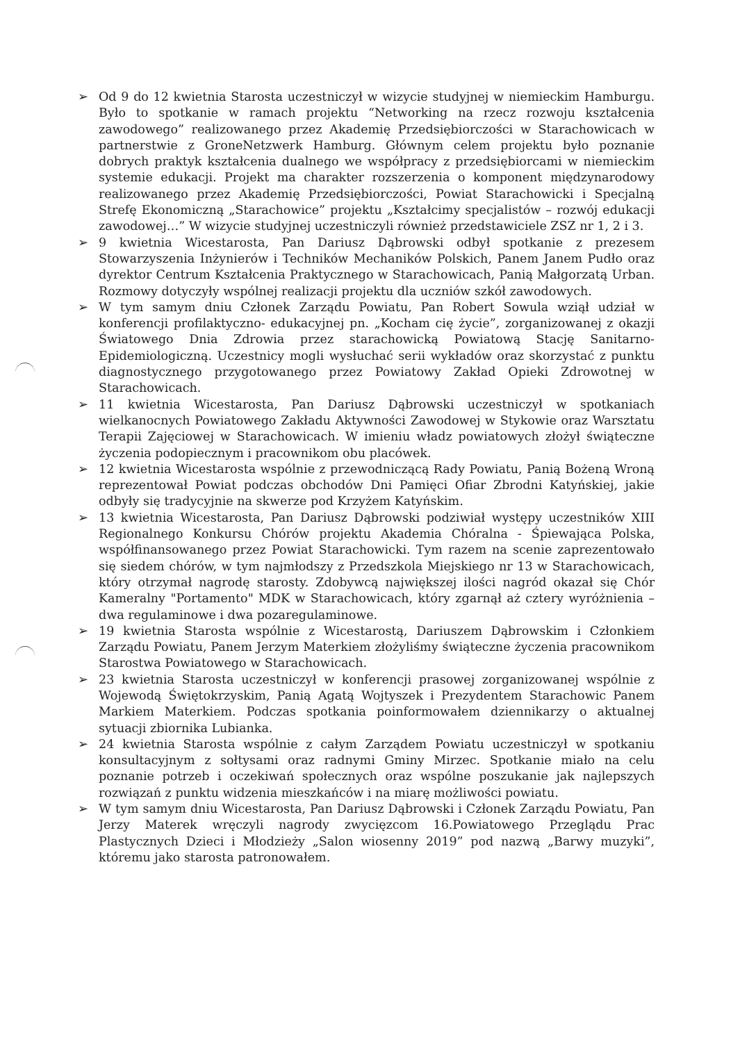➢ Od 9 do 12 kwietnia Starosta uczestniczył w wizycie studyjnej w niemieckim Hamburgu. Było to spotkanie w ramach projektu “Networking na rzecz rozwoju kształcenia zawodowego” realizowanego przez Akademię Przedsiębiorczości w Starachowicach w partnerstwie z GroneNetzwerk Hamburg. Głównym celem projektu było poznanie dobrych praktyk kształcenia dualnego we współpracy z przedsiębiorcami w niemieckim systemie edukacji. Projekt ma charakter rozszerzenia o komponent międzynarodowy realizowanego przez Akademię Przedsiębiorczości, Powiat Starachowicki i Specjalną Strefę Ekonomiczną „Starachowice” projektu „Kształcimy specjalistów – rozwój edukacji zawodowej…” W wizycie studyjnej uczestniczyli również przedstawiciele ZSZ nr 1, 2 i 3.
➢ 9 kwietnia Wicestarosta, Pan Dariusz Dąbrowski odbył spotkanie z prezesem Stowarzyszenia Inżynierów i Techników Mechaników Polskich, Panem Janem Pudło oraz dyrektor Centrum Kształcenia Praktycznego w Starachowicach, Panią Małgorzatą Urban. Rozmowy dotyczyły wspólnej realizacji projektu dla uczniów szkół zawodowych.
➢ W tym samym dniu Członek Zarządu Powiatu, Pan Robert Sowula wziął udział w konferencji profilaktyczno- edukacyjnej pn. „Kocham cię życie”, zorganizowanej z okazji Światowego Dnia Zdrowia przez starachowicką Powiatową Stację Sanitarno-Epidemiologiczną. Uczestnicy mogli wysłuchać serii wykładów oraz skorzystać z punktu diagnostycznego przygotowanego przez Powiatowy Zakład Opieki Zdrowotnej w Starachowicach.
➢ 11 kwietnia Wicestarosta, Pan Dariusz Dąbrowski uczestniczył w spotkaniach wielkanocnych Powiatowego Zakładu Aktywności Zawodowej w Stykowie oraz Warsztatu Terapii Zajęciowej w Starachowicach. W imieniu władz powiatowych złożył świąteczne życzenia podopiecznym i pracownikom obu placówek.
➢ 12 kwietnia Wicestarosta wspólnie z przewodniczącą Rady Powiatu, Panią Bożeną Wroną reprezentował Powiat podczas obchodów Dni Pamięci Ofiar Zbrodni Katyńskiej, jakie odbyły się tradycyjnie na skwerze pod Krzyżem Katyńskim.
➢ 13 kwietnia Wicestarosta, Pan Dariusz Dąbrowski podziwiał występy uczestników XIII Regionalnego Konkursu Chórów projektu Akademia Chóralna - Śpiewająca Polska, współfinansowanego przez Powiat Starachowicki. Tym razem na scenie zaprezentowało się siedem chórów, w tym najmłodszy z Przedszkola Miejskiego nr 13 w Starachowicach, który otrzymał nagrodę starosty. Zdobywcą największej ilości nagród okazał się Chór Kameralny "Portamento" MDK w Starachowicach, który zgarnął aż cztery wyróżnienia – dwa regulaminowe i dwa pozaregulaminowe.
➢ 19 kwietnia Starosta wspólnie z Wicestarostą, Dariuszem Dąbrowskim i Członkiem Zarządu Powiatu, Panem Jerzym Materkiem złożyliśmy świąteczne życzenia pracownikom Starostwa Powiatowego w Starachowicach.
➢ 23 kwietnia Starosta uczestniczył w konferencji prasowej zorganizowanej wspólnie z Wojewodą Świętokrzyskim, Panią Agatą Wojtyszek i Prezydentem Starachowic Panem Markiem Materkiem. Podczas spotkania poinformowałem dziennikarzy o aktualnej sytuacji zbiornika Lubianka.
➢ 24 kwietnia Starosta wspólnie z całym Zarządem Powiatu uczestniczył w spotkaniu konsultacyjnym z sołtysami oraz radnymi Gminy Mirzec. Spotkanie miało na celu poznanie potrzeb i oczekiwań społecznych oraz wspólne poszukanie jak najlepszych rozwiązań z punktu widzenia mieszkańców i na miarę możliwości powiatu.
➢ W tym samym dniu Wicestarosta, Pan Dariusz Dąbrowski i Członek Zarządu Powiatu, Pan Jerzy Materek wręczyli nagrody zwycięzcom 16.Powiatowego Przeglądu Prac Plastycznych Dzieci i Młodzieży „Salon wiosenny 2019” pod nazwą „Barwy muzyki”, któremu jako starosta patronowałem.